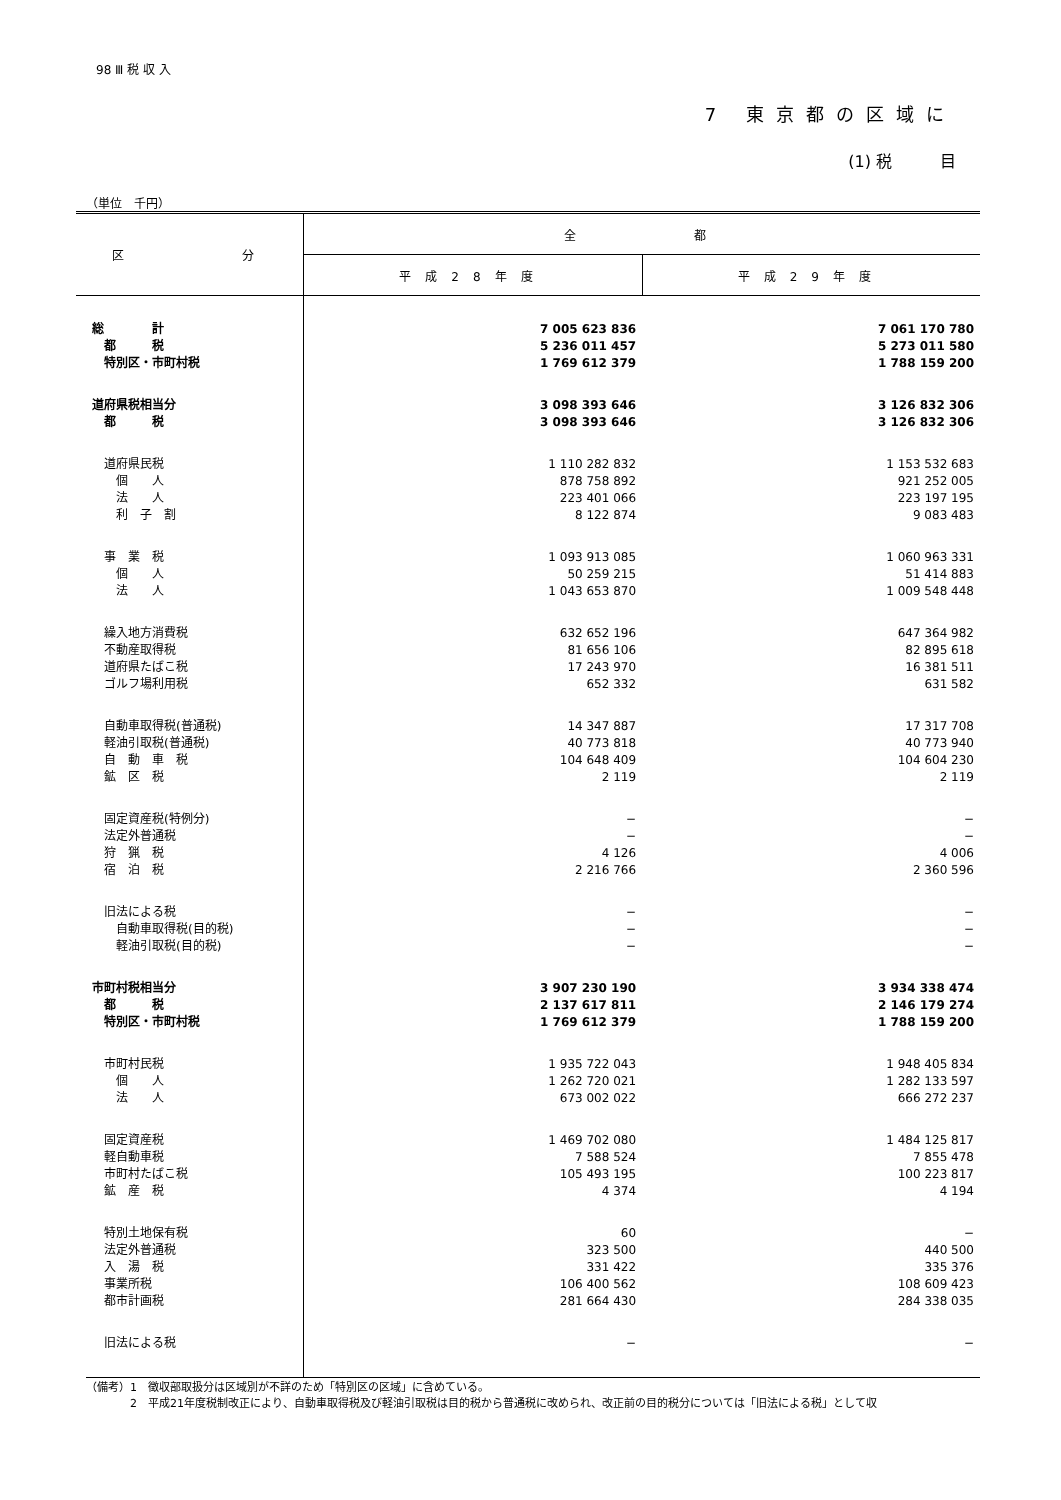98 Ⅲ 税 収 入
7 東京都の区域に
(1) 税　　　目
（単位　千円）
| 区 分 | 全 都 | |
| --- | --- | --- |
| | 平成28年度 | 平成29年度 |
| 総 計 | 7 005 623 836 | 7 061 170 780 |
| 都 税 | 5 236 011 457 | 5 273 011 580 |
| 特別区・市町村税 | 1 769 612 379 | 1 788 159 200 |
| 道府県税相当分 | 3 098 393 646 | 3 126 832 306 |
| 都 税 | 3 098 393 646 | 3 126 832 306 |
| 道府県民税 | 1 110 282 832 | 1 153 532 683 |
| 個 人 | 878 758 892 | 921 252 005 |
| 法 人 | 223 401 066 | 223 197 195 |
| 利 子 割 | 8 122 874 | 9 083 483 |
| 事 業 税 | 1 093 913 085 | 1 060 963 331 |
| 個 人 | 50 259 215 | 51 414 883 |
| 法 人 | 1 043 653 870 | 1 009 548 448 |
| 繰入地方消費税 | 632 652 196 | 647 364 982 |
| 不動産取得税 | 81 656 106 | 82 895 618 |
| 道府県たばこ税 | 17 243 970 | 16 381 511 |
| ゴルフ場利用税 | 652 332 | 631 582 |
| 自動車取得税(普通税) | 14 347 887 | 17 317 708 |
| 軽油引取税(普通税) | 40 773 818 | 40 773 940 |
| 自 動 車 税 | 104 648 409 | 104 604 230 |
| 鉱 区 税 | 2 119 | 2 119 |
| 固定資産税(特例分) | − | − |
| 法定外普通税 | − | − |
| 狩 猟 税 | 4 126 | 4 006 |
| 宿 泊 税 | 2 216 766 | 2 360 596 |
| 旧法による税 | − | − |
| 自動車取得税(目的税) | − | − |
| 軽油引取税(目的税) | − | − |
| 市町村税相当分 | 3 907 230 190 | 3 934 338 474 |
| 都 税 | 2 137 617 811 | 2 146 179 274 |
| 特別区・市町村税 | 1 769 612 379 | 1 788 159 200 |
| 市町村民税 | 1 935 722 043 | 1 948 405 834 |
| 個 人 | 1 262 720 021 | 1 282 133 597 |
| 法 人 | 673 002 022 | 666 272 237 |
| 固定資産税 | 1 469 702 080 | 1 484 125 817 |
| 軽自動車税 | 7 588 524 | 7 855 478 |
| 市町村たばこ税 | 105 493 195 | 100 223 817 |
| 鉱 産 税 | 4 374 | 4 194 |
| 特別土地保有税 | 60 | − |
| 法定外普通税 | 323 500 | 440 500 |
| 入 湯 税 | 331 422 | 335 376 |
| 事業所税 | 106 400 562 | 108 609 423 |
| 都市計画税 | 281 664 430 | 284 338 035 |
| 旧法による税 | − | − |
（備考）1　徴収部取扱分は区域別が不詳のため「特別区の区域」に含めている。
　　　　2　平成21年度税制改正により、自動車取得税及び軽油引取税は目的税から普通税に改められ、改正前の目的税分については「旧法による税」として収